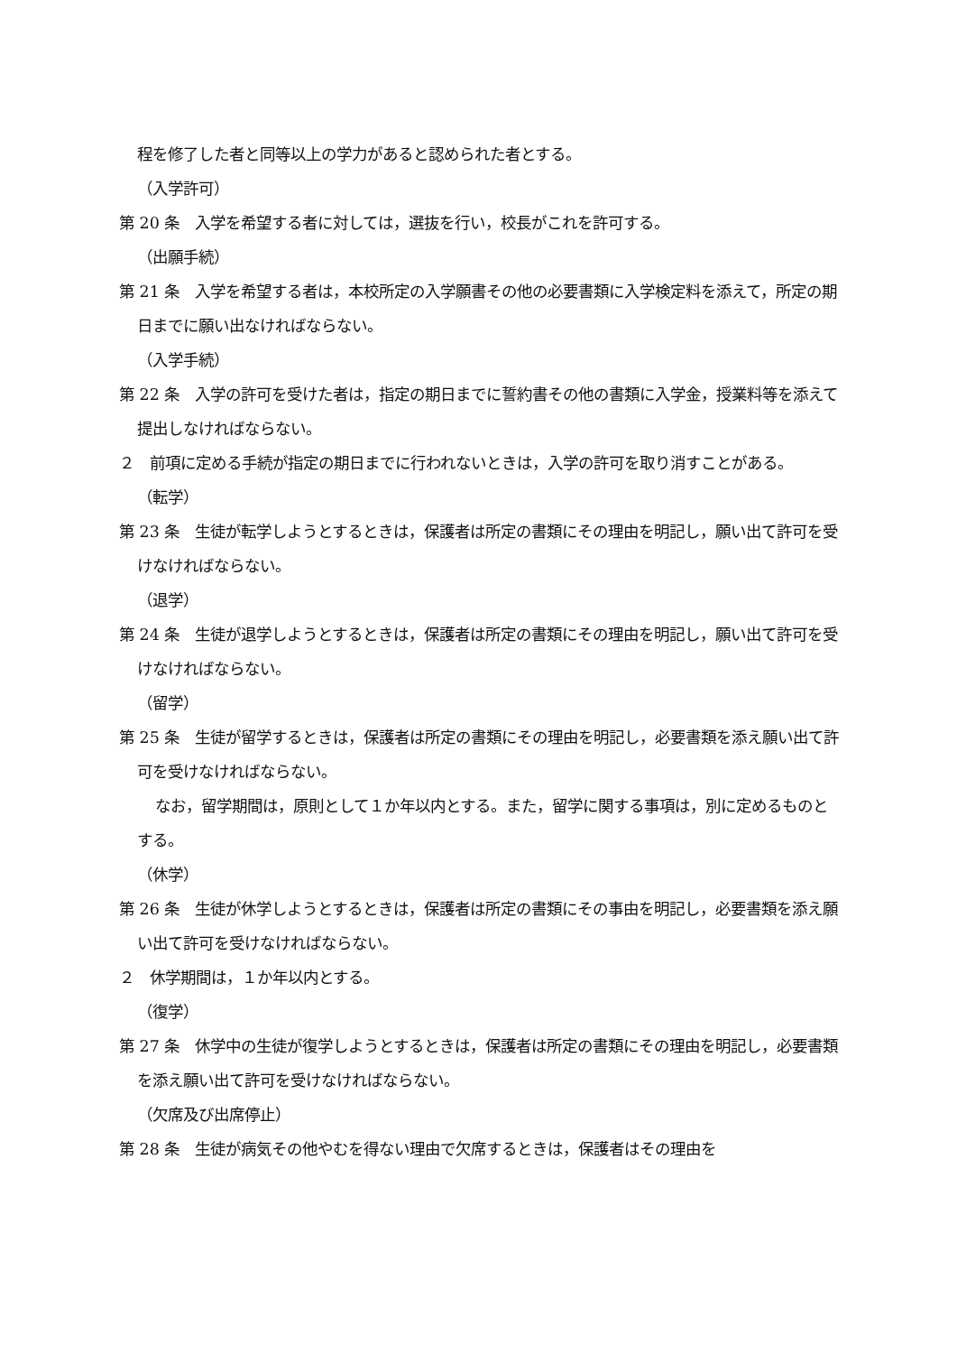程を修了した者と同等以上の学力があると認められた者とする。
（入学許可）
第 20 条　入学を希望する者に対しては，選抜を行い，校長がこれを許可する。
（出願手続）
第 21 条　入学を希望する者は，本校所定の入学願書その他の必要書類に入学検定料を添えて，所定の期日までに願い出なければならない。
（入学手続）
第 22 条　入学の許可を受けた者は，指定の期日までに誓約書その他の書類に入学金，授業料等を添えて提出しなければならない。
２　前項に定める手続が指定の期日までに行われないときは，入学の許可を取り消すことがある。
（転学）
第 23 条　生徒が転学しようとするときは，保護者は所定の書類にその理由を明記し，願い出て許可を受けなければならない。
（退学）
第 24 条　生徒が退学しようとするときは，保護者は所定の書類にその理由を明記し，願い出て許可を受けなければならない。
（留学）
第 25 条　生徒が留学するときは，保護者は所定の書類にその理由を明記し，必要書類を添え願い出て許可を受けなければならない。
なお，留学期間は，原則として１か年以内とする。また，留学に関する事項は，別に定めるものとする。
（休学）
第 26 条　生徒が休学しようとするときは，保護者は所定の書類にその事由を明記し，必要書類を添え願い出て許可を受けなければならない。
２　休学期間は，１か年以内とする。
（復学）
第 27 条　休学中の生徒が復学しようとするときは，保護者は所定の書類にその理由を明記し，必要書類を添え願い出て許可を受けなければならない。
（欠席及び出席停止）
第 28 条　生徒が病気その他やむを得ない理由で欠席するときは，保護者はその理由を